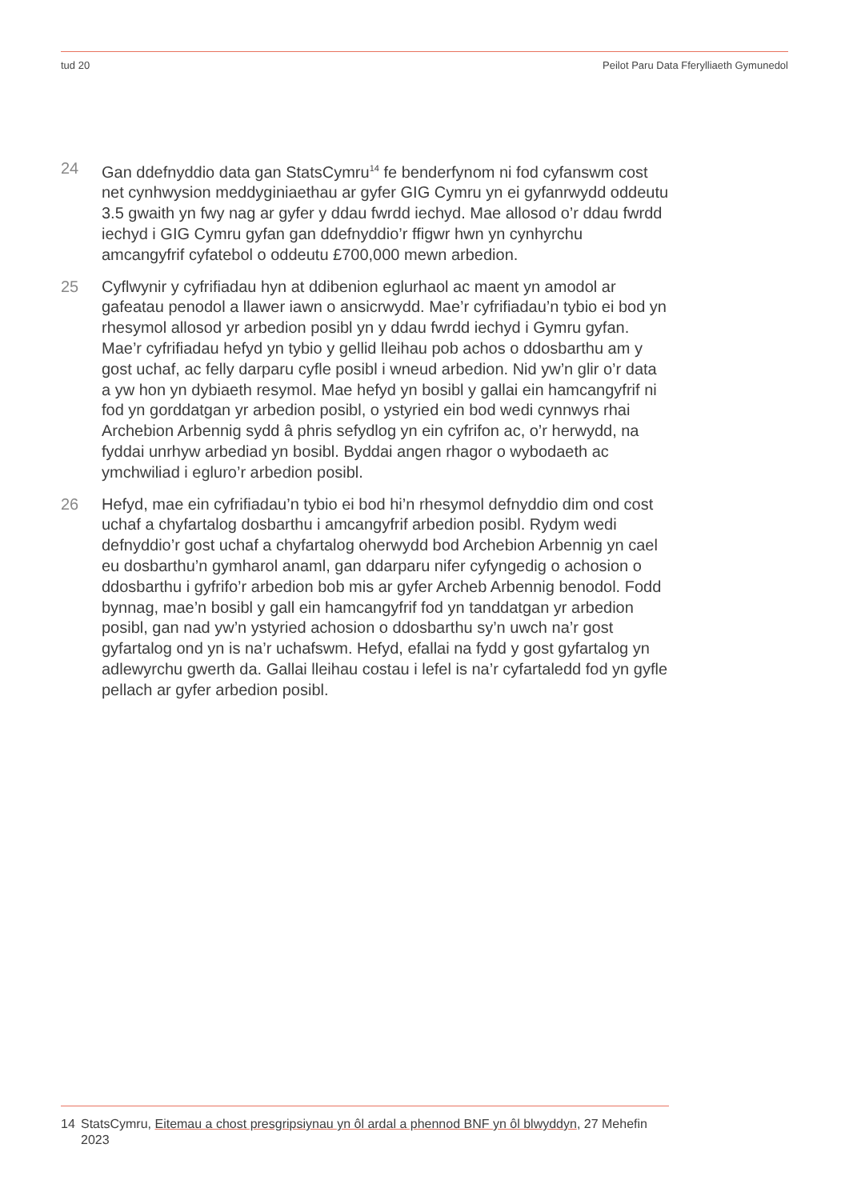tud 20 Peilot Paru Data Fferylliaeth Gymunedol
24 Gan ddefnyddio data gan StatsCymru<sup>14</sup> fe benderfynom ni fod cyfanswm cost net cynhwysion meddyginiaethau ar gyfer GIG Cymru yn ei gyfanrwydd oddeutu 3.5 gwaith yn fwy nag ar gyfer y ddau fwrdd iechyd. Mae allosod o’r ddau fwrdd iechyd i GIG Cymru gyfan gan ddefnyddio’r ffigwr hwn yn cynhyrchu amcangyfrif cyfatebol o oddeutu £700,000 mewn arbedion.
25 Cyflwynir y cyfrifiadau hyn at ddibenion eglurhaol ac maent yn amodol ar gafeatau penodol a llawer iawn o ansicrwydd. Mae’r cyfrifiadau’n tybio ei bod yn rhesymol allosod yr arbedion posibl yn y ddau fwrdd iechyd i Gymru gyfan. Mae’r cyfrifiadau hefyd yn tybio y gellid lleihau pob achos o ddosbarthu am y gost uchaf, ac felly darparu cyfle posibl i wneud arbedion. Nid yw’n glir o’r data a yw hon yn dybiaeth resymol. Mae hefyd yn bosibl y gallai ein hamcangyfrif ni fod yn gorddatgan yr arbedion posibl, o ystyried ein bod wedi cynnwys rhai Archebion Arbennig sydd â phris sefydlog yn ein cyfrifon ac, o’r herwydd, na fyddai unrhyw arbediad yn bosibl. Byddai angen rhagor o wybodaeth ac ymchwiliad i egluro’r arbedion posibl.
26 Hefyd, mae ein cyfrifiadau’n tybio ei bod hi’n rhesymol defnyddio dim ond cost uchaf a chyfartalog dosbarthu i amcangyfrif arbedion posibl. Rydym wedi defnyddio’r gost uchaf a chyfartalog oherwydd bod Archebion Arbennig yn cael eu dosbarthu’n gymharol anaml, gan ddarparu nifer cyfyngedig o achosion o ddosbarthu i gyfrifo’r arbedion bob mis ar gyfer Archeb Arbennig benodol. Fodd bynnag, mae’n bosibl y gall ein hamcangyfrif fod yn tanddatgan yr arbedion posibl, gan nad yw’n ystyried achosion o ddosbarthu sy’n uwch na’r gost gyfartalog ond yn is na’r uchafswm. Hefyd, efallai na fydd y gost gyfartalog yn adlewyrchu gwerth da. Gallai lleihau costau i lefel is na’r cyfartaledd fod yn gyfle pellach ar gyfer arbedion posibl.
14 StatsCymru, Eitemau a chost presgripsiynau yn ôl ardal a phennod BNF yn ôl blwyddyn, 27 Mehefin 2023